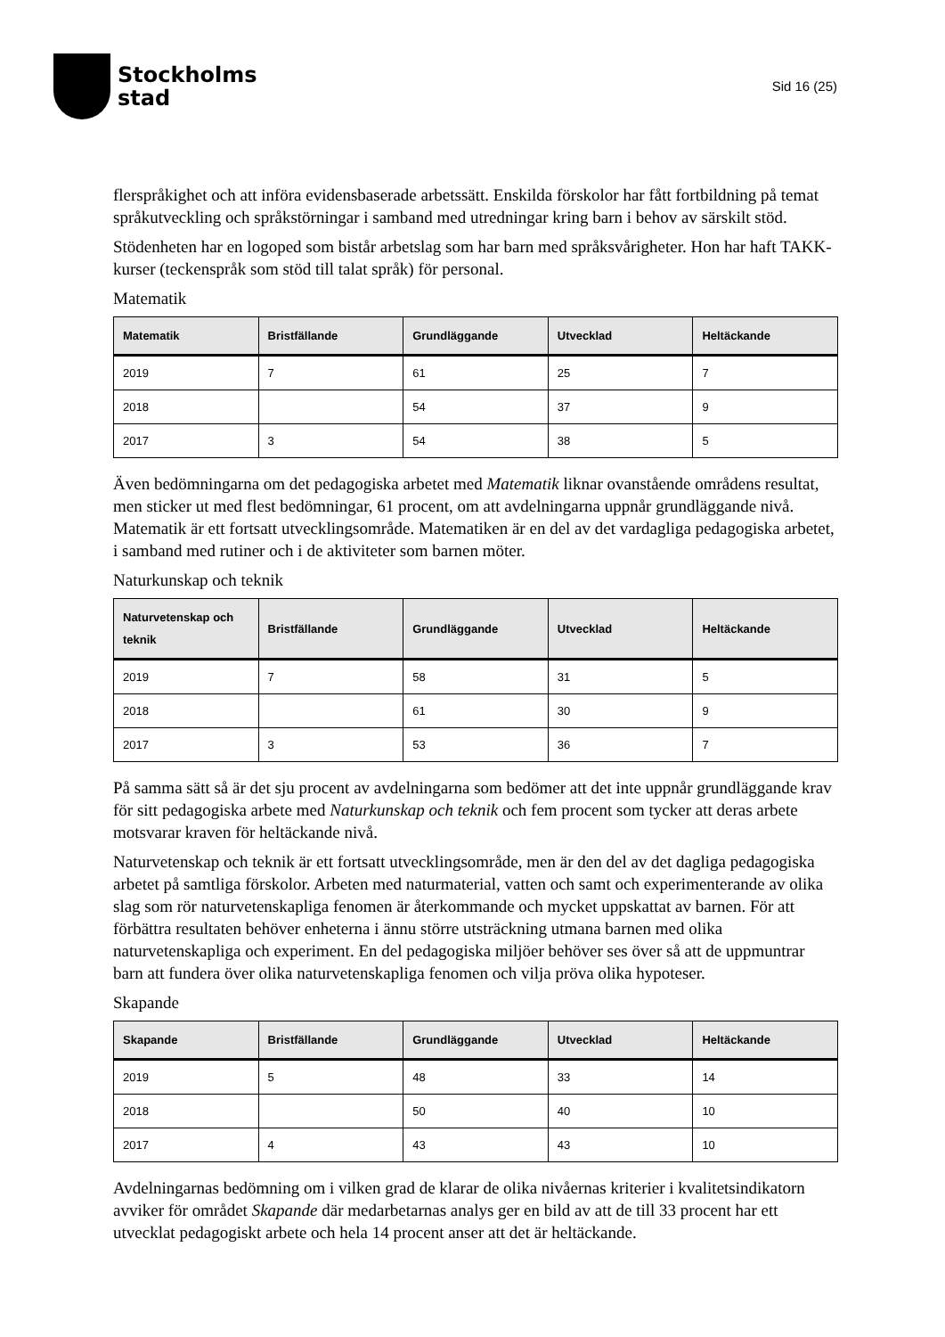Stockholms
stad
Sid 16 (25)
flerspråkighet och att införa evidensbaserade arbetssätt. Enskilda förskolor har fått fortbildning på temat språkutveckling och språkstörningar i samband med utredningar kring barn i behov av särskilt stöd.
Stödenheten har en logoped som bistår arbetslag som har barn med språksvårigheter. Hon har haft TAKK-kurser (teckenspråk som stöd till talat språk) för personal.
Matematik
| Matematik | Bristfällande | Grundläggande | Utvecklad | Heltäckande |
| --- | --- | --- | --- | --- |
| 2019 | 7 | 61 | 25 | 7 |
| 2018 | | 54 | 37 | 9 |
| 2017 | 3 | 54 | 38 | 5 |
Även bedömningarna om det pedagogiska arbetet med Matematik liknar ovanstående områdens resultat, men sticker ut med flest bedömningar, 61 procent, om att avdelningarna uppnår grundläggande nivå. Matematik är ett fortsatt utvecklingsområde. Matematiken är en del av det vardagliga pedagogiska arbetet, i samband med rutiner och i de aktiviteter som barnen möter.
Naturkunskap och teknik
| Naturvetenskap och teknik | Bristfällande | Grundläggande | Utvecklad | Heltäckande |
| --- | --- | --- | --- | --- |
| 2019 | 7 | 58 | 31 | 5 |
| 2018 | | 61 | 30 | 9 |
| 2017 | 3 | 53 | 36 | 7 |
På samma sätt så är det sju procent av avdelningarna som bedömer att det inte uppnår grundläggande krav för sitt pedagogiska arbete med Naturkunskap och teknik och fem procent som tycker att deras arbete motsvarar kraven för heltäckande nivå.
Naturvetenskap och teknik är ett fortsatt utvecklingsområde, men är den del av det dagliga pedagogiska arbetet på samtliga förskolor. Arbeten med naturmaterial, vatten och samt och experimenterande av olika slag som rör naturvetenskapliga fenomen är återkommande och mycket uppskattat av barnen. För att förbättra resultaten behöver enheterna i ännu större utsträckning utmana barnen med olika naturvetenskapliga och experiment. En del pedagogiska miljöer behöver ses över så att de uppmuntrar barn att fundera över olika naturvetenskapliga fenomen och vilja pröva olika hypoteser.
Skapande
| Skapande | Bristfällande | Grundläggande | Utvecklad | Heltäckande |
| --- | --- | --- | --- | --- |
| 2019 | 5 | 48 | 33 | 14 |
| 2018 | | 50 | 40 | 10 |
| 2017 | 4 | 43 | 43 | 10 |
Avdelningarnas bedömning om i vilken grad de klarar de olika nivåernas kriterier i kvalitetsindikatorn avviker för området Skapande där medarbetarnas analys ger en bild av att de till 33 procent har ett utvecklat pedagogiskt arbete och hela 14 procent anser att det är heltäckande.